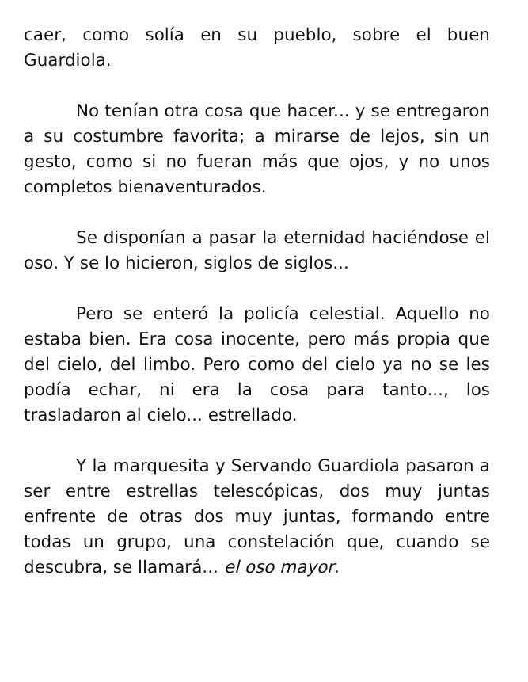caer, como solía en su pueblo, sobre el buen Guardiola.
No tenían otra cosa que hacer... y se entregaron a su costumbre favorita; a mirarse de lejos, sin un gesto, como si no fueran más que ojos, y no unos completos bienaventurados.
Se disponían a pasar la eternidad haciéndose el oso. Y se lo hicieron, siglos de siglos...
Pero se enteró la policía celestial. Aquello no estaba bien. Era cosa inocente, pero más propia que del cielo, del limbo. Pero como del cielo ya no se les podía echar, ni era la cosa para tanto..., los trasladaron al cielo... estrellado.
Y la marquesita y Servando Guardiola pasaron a ser entre estrellas telescópicas, dos muy juntas enfrente de otras dos muy juntas, formando entre todas un grupo, una constelación que, cuando se descubra, se llamará... el oso mayor.